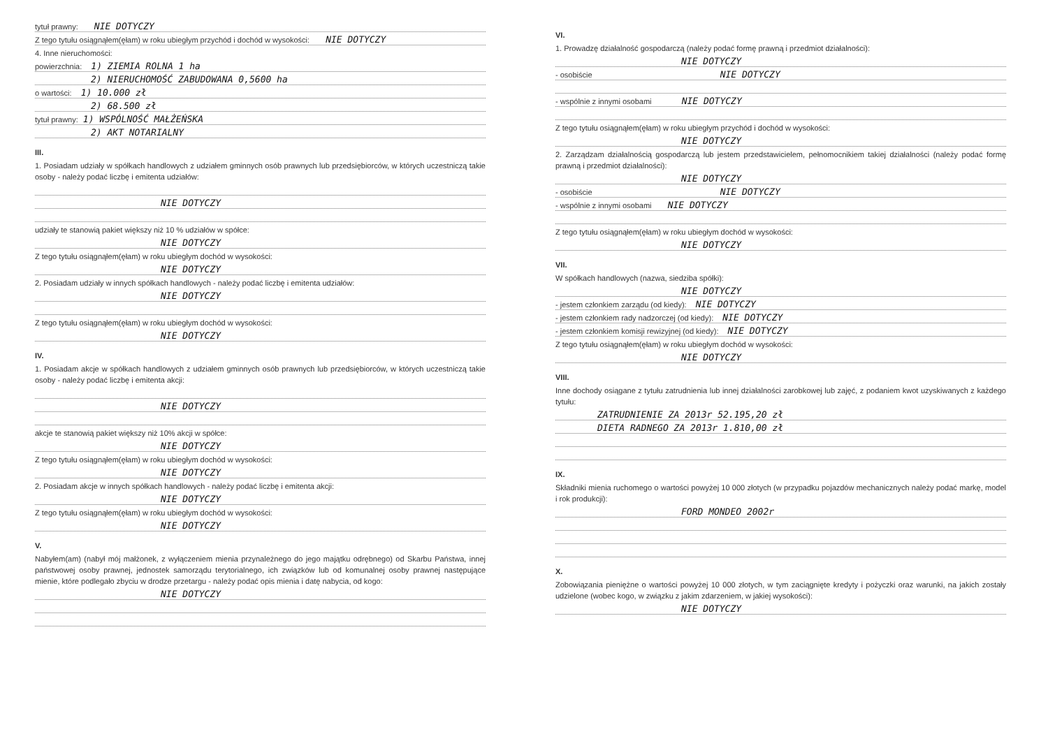tytuł prawny: NIE DOTYCZY
Z tego tytułu osiągnąłem(ęłam) w roku ubiegłym przychód i dochód w wysokości: NIE DOTYCZY
4. Inne nieruchomości:
powierzchnia: 1) ZIEMIA ROLNA 1 ha
2) NIERUCHOMOŚĆ ZABUDOWANA 0,5600 ha
o wartości: 1) 10.000 zł
2) 68.500 zł
tytuł prawny: 1) WSPÓLNOŚĆ MAŁŻEŃSKA
2) AKT NOTARIALNY
III.
1. Posiadam udziały w spółkach handlowych z udziałem gminnych osób prawnych lub przedsiębiorców, w których uczestniczą takie osoby - należy podać liczbę i emitenta udziałów:
NIE DOTYCZY
udziały te stanowią pakiet większy niż 10 % udziałów w spółce:
NIE DOTYCZY
Z tego tytułu osiągnąłem(ęłam) w roku ubiegłym dochód w wysokości:
NIE DOTYCZY
2. Posiadam udziały w innych spółkach handlowych - należy podać liczbę i emitenta udziałów:
NIE DOTYCZY
Z tego tytułu osiągnąłem(ęłam) w roku ubiegłym dochód w wysokości:
NIE DOTYCZY
IV.
1. Posiadam akcje w spółkach handlowych z udziałem gminnych osób prawnych lub przedsiębiorców, w których uczestniczą takie osoby - należy podać liczbę i emitenta akcji:
NIE DOTYCZY
akcje te stanowią pakiet większy niż 10% akcji w spółce:
NIE DOTYCZY
Z tego tytułu osiągnąłem(ęłam) w roku ubiegłym dochód w wysokości:
NIE DOTYCZY
2. Posiadam akcje w innych spółkach handlowych - należy podać liczbę i emitenta akcji:
NIE DOTYCZY
Z tego tytułu osiągnąłem(ęłam) w roku ubiegłym dochód w wysokości:
NIE DOTYCZY
V.
Nabyłem(am) (nabył mój małżonek, z wyłączeniem mienia przynależnego do jego majątku odrębnego) od Skarbu Państwa, innej państwowej osoby prawnej, jednostek samorządu terytorialnego, ich związków lub od komunalnej osoby prawnej następujące mienie, które podlegało zbyciu w drodze przetargu - należy podać opis mienia i datę nabycia, od kogo:
NIE DOTYCZY
VI.
1. Prowadzę działalność gospodarczą (należy podać formę prawną i przedmiot działalności):
NIE DOTYCZY
- osobiście NIE DOTYCZY
- wspólnie z innymi osobami NIE DOTYCZY
Z tego tytułu osiągnąłem(ęłam) w roku ubiegłym przychód i dochód w wysokości:
NIE DOTYCZY
2. Zarządzam działalnością gospodarczą lub jestem przedstawicielem, pełnomocnikiem takiej działalności (należy podać formę prawną i przedmiot działalności):
NIE DOTYCZY
- osobiście NIE DOTYCZY
- wspólnie z innymi osobami NIE DOTYCZY
Z tego tytułu osiągnąłem(ęłam) w roku ubiegłym dochód w wysokości:
NIE DOTYCZY
VII.
W spółkach handlowych (nazwa, siedziba spółki):
NIE DOTYCZY
- jestem członkiem zarządu (od kiedy): NIE DOTYCZY
- jestem członkiem rady nadzorczej (od kiedy): NIE DOTYCZY
- jestem członkiem komisji rewizyjnej (od kiedy): NIE DOTYCZY
Z tego tytułu osiągnąłem(ęłam) w roku ubiegłym dochód w wysokości:
NIE DOTYCZY
VIII.
Inne dochody osiągane z tytułu zatrudnienia lub innej działalności zarobkowej lub zajęć, z podaniem kwot uzyskiwanych z każdego tytułu:
ZATRUDNIENIE ZA 2013r 52.195,20 zł
DIETA RADNEGO ZA 2013r 1.810,00 zł
IX.
Składniki mienia ruchomego o wartości powyżej 10 000 złotych (w przypadku pojazdów mechanicznych należy podać markę, model i rok produkcji):
FORD MONDEO 2002r
X.
Zobowiązania pieniężne o wartości powyżej 10 000 złotych, w tym zaciągnięte kredyty i pożyczki oraz warunki, na jakich zostały udzielone (wobec kogo, w związku z jakim zdarzeniem, w jakiej wysokości):
NIE DOTYCZY